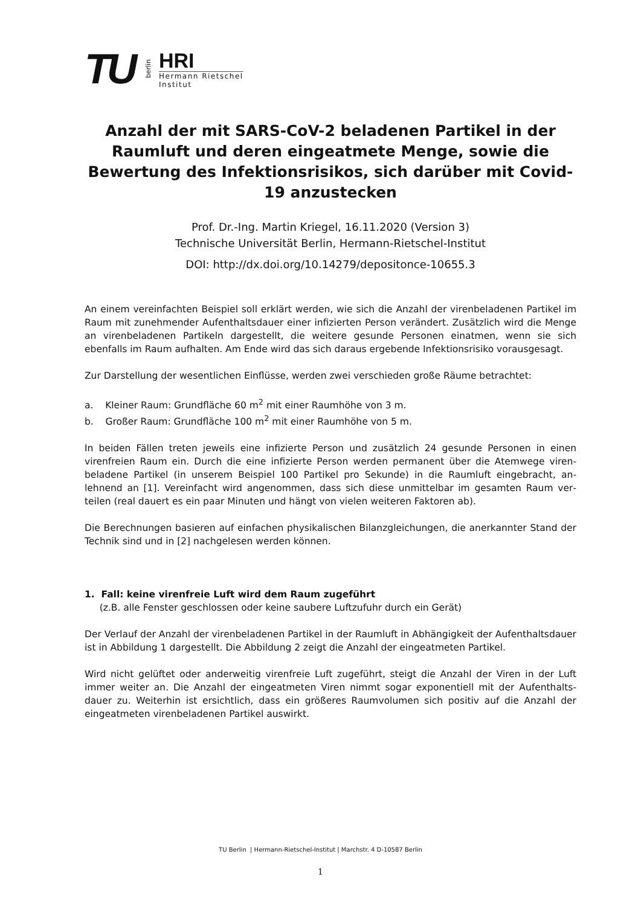TU
berlin
HRI
Hermann Rietschel
Institut
Anzahl der mit SARS-CoV-2 beladenen Partikel in der Raumluft und deren eingeatmete Menge, sowie die Bewertung des Infektionsrisikos, sich darüber mit Covid-19 anzustecken
Prof. Dr.-Ing. Martin Kriegel, 16.11.2020 (Version 3)
Technische Universität Berlin, Hermann-Rietschel-Institut
DOI: http://dx.doi.org/10.14279/depositonce-10655.3
An einem vereinfachten Beispiel soll erklärt werden, wie sich die Anzahl der virenbeladenen Partikel im Raum mit zunehmender Aufenthaltsdauer einer infizierten Person verändert. Zusätzlich wird die Menge an virenbeladenen Partikeln dargestellt, die weitere gesunde Personen einatmen, wenn sie sich ebenfalls im Raum aufhalten. Am Ende wird das sich daraus ergebende Infektionsrisiko voraus­gesagt.
Zur Darstellung der wesentlichen Einflüsse, werden zwei verschieden große Räume betrachtet:
a. Kleiner Raum: Grundfläche 60 m<sup>2</sup> mit einer Raumhöhe von 3 m.
b. Großer Raum: Grundfläche 100 m<sup>2</sup> mit einer Raumhöhe von 5 m.
In beiden Fällen treten jeweils eine infizierte Person und zusätzlich 24 gesunde Personen in einen virenfreien Raum ein. Durch die eine infizierte Person werden permanent über die Atemwege viren­beladene Partikel (in unserem Beispiel 100 Partikel pro Sekunde) in die Raumluft eingebracht, an­lehnend an [1]. Vereinfacht wird angenommen, dass sich diese unmittelbar im gesamten Raum ver­teilen (real dauert es ein paar Minuten und hängt von vielen weiteren Faktoren ab).
Die Berechnungen basieren auf einfachen physikalischen Bilanzgleichungen, die anerkannter Stand der Technik sind und in [2] nachgelesen werden können.
1. Fall: keine virenfreie Luft wird dem Raum zugeführt
(z.B. alle Fenster geschlossen oder keine saubere Luftzufuhr durch ein Gerät)
Der Verlauf der Anzahl der virenbeladenen Partikel in der Raumluft in Abhängigkeit der Aufenthalts­dauer ist in Abbildung 1 dargestellt. Die Abbildung 2 zeigt die Anzahl der eingeatmeten Partikel.
Wird nicht gelüftet oder anderweitig virenfreie Luft zugeführt, steigt die Anzahl der Viren in der Luft immer weiter an. Die Anzahl der eingeatmeten Viren nimmt sogar exponentiell mit der Aufenthalts­dauer zu. Weiterhin ist ersichtlich, dass ein größeres Raumvolumen sich positiv auf die Anzahl der eingeatmeten virenbeladenen Partikel auswirkt.
TU Berlin | Hermann-Rietschel-Institut | Marchstr. 4 D-10587 Berlin
1